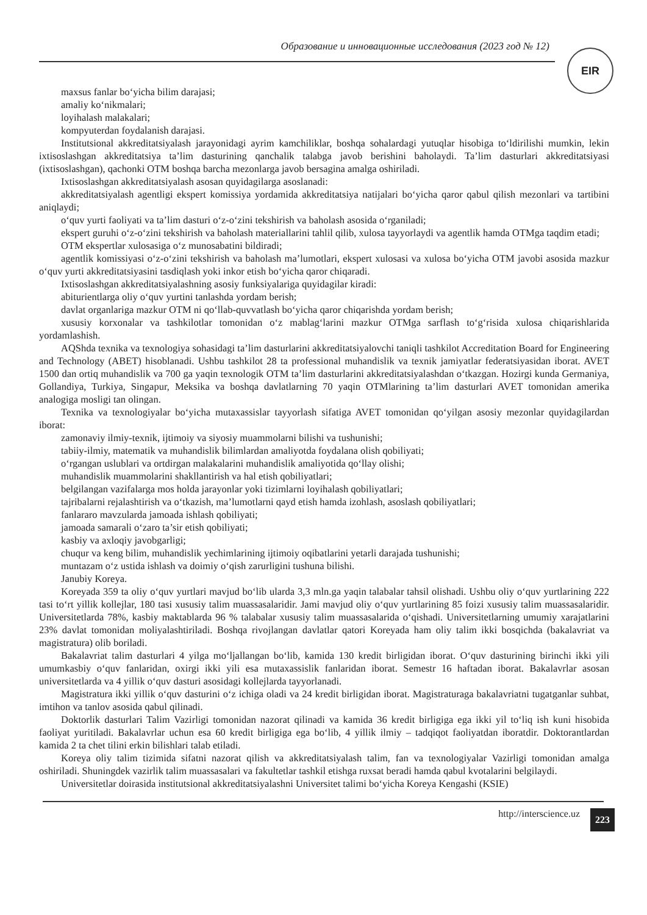Образование и инновационные исследования (2023 год № 12)
EIR
maxsus fanlar bo‘yicha bilim darajasi;
amaliy ko‘nikmalari;
loyihalash malakalari;
kompyuterdan foydalanish darajasi.
Institutsional akkreditatsiyalash jarayonidagi ayrim kamchiliklar, boshqa sohalardagi yutuqlar hisobiga to‘ldirilishi mumkin, lekin ixtisoslashgan akkreditatsiya ta’lim dasturining qanchalik talabga javob berishini baholaydi. Ta’lim dasturlari akkreditatsiyasi (ixtisoslashgan), qachonki OTM boshqa barcha mezonlarga javob bersagina amalga oshiriladi.
Ixtisoslashgan akkreditatsiyalash asosan quyidagilarga asoslanadi:
akkreditatsiyalash agentligi ekspert komissiya yordamida akkreditatsiya natijalari bo‘yicha qaror qabul qilish mezonlari va tartibini aniqlaydi;
o‘quv yurti faoliyati va ta’lim dasturi o‘z-o‘zini tekshirish va baholash asosida o‘rganiladi;
ekspert guruhi o‘z-o‘zini tekshirish va baholash materiallarini tahlil qilib, xulosa tayyorlaydi va agentlik hamda OTMga taqdim etadi;
OTM ekspertlar xulosasiga o‘z munosabatini bildiradi;
agentlik komissiyasi o‘z-o‘zini tekshirish va baholash ma’lumotlari, ekspert xulosasi va xulosa bo‘yicha OTM javobi asosida mazkur o‘quv yurti akkreditatsiyasini tasdiqlash yoki inkor etish bo‘yicha qaror chiqaradi.
Ixtisoslashgan akkreditatsiyalashning asosiy funksiyalariga quyidagilar kiradi:
abiturientlarga oliy o‘quv yurtini tanlashda yordam berish;
davlat organlariga mazkur OTM ni qo‘llab-quvvatlash bo‘yicha qaror chiqarishda yordam berish;
xususiy korxonalar va tashkilotlar tomonidan o‘z mablag‘larini mazkur OTMga sarflash to‘g‘risida xulosa chiqarishlarida yordamlashish.
AQShda texnika va texnologiya sohasidagi ta’lim dasturlarini akkreditatsiyalovchi taniqli tashkilot Accreditation Board for Engineering and Technology (ABET) hisoblanadi. Ushbu tashkilot 28 ta professional muhandislik va texnik jamiyatlar federatsiyasidan iborat. AVET 1500 dan ortiq muhandislik va 700 ga yaqin texnologik OTM ta’lim dasturlarini akkreditatsiyalashdan o‘tkazgan. Hozirgi kunda Germaniya, Gollandiya, Turkiya, Singapur, Meksika va boshqa davlatlarning 70 yaqin OTMlarining ta’lim dasturlari AVET tomonidan amerika analogiga mosligi tan olingan.
Texnika va texnologiyalar bo‘yicha mutaxassislar tayyorlash sifatiga AVET tomonidan qo‘yilgan asosiy mezonlar quyidagilardan iborat:
zamonaviy ilmiy-texnik, ijtimoiy va siyosiy muammolarni bilishi va tushunishi;
tabiiy-ilmiy, matematik va muhandislik bilimlardan amaliyotda foydalana olish qobiliyati;
o‘rgangan uslublari va ortdirgan malakalarini muhandislik amaliyotida qo‘llay olishi;
muhandislik muammolarini shakllantirish va hal etish qobiliyatlari;
belgilangan vazifalarga mos holda jarayonlar yoki tizimlarni loyihalash qobiliyatlari;
tajribalarni rejalashtirish va o‘tkazish, ma’lumotlarni qayd etish hamda izohlash, asoslash qobiliyatlari;
fanlararo mavzularda jamoada ishlash qobiliyati;
jamoada samarali o‘zaro ta’sir etish qobiliyati;
kasbiy va axloqiy javobgarligi;
chuqur va keng bilim, muhandislik yechimlarining ijtimoiy oqibatlarini yetarli darajada tushunishi;
muntazam o‘z ustida ishlash va doimiy o‘qish zarurligini tushuna bilishi.
Janubiy Koreya.
Koreyada 359 ta oliy o‘quv yurtlari mavjud bo‘lib ularda 3,3 mln.ga yaqin talabalar tahsil olishadi. Ushbu oliy o‘quv yurtlarining 222 tasi to‘rt yillik kollejlar, 180 tasi xususiy talim muassasalaridir. Jami mavjud oliy o‘quv yurtlarining 85 foizi xususiy talim muassasalaridir. Universitetlarda 78%, kasbiy maktablarda 96 % talabalar xususiy talim muassasalarida o‘qishadi. Universitetlarning umumiy xarajatlarini 23% davlat tomonidan moliyalashtiriladi. Boshqa rivojlangan davlatlar qatori Koreyada ham oliy talim ikki bosqichda (bakalavriat va magistratura) olib boriladi.
Bakalavriat talim dasturlari 4 yilga mo‘ljallangan bo‘lib, kamida 130 kredit birligidan iborat. O‘quv dasturining birinchi ikki yili umumkasbiy o‘quv fanlaridan, oxirgi ikki yili esa mutaxassislik fanlaridan iborat. Semestr 16 haftadan iborat. Bakalavrlar asosan universitetlarda va 4 yillik o‘quv dasturi asosidagi kollejlarda tayyorlanadi.
Magistratura ikki yillik o‘quv dasturini o‘z ichiga oladi va 24 kredit birligidan iborat. Magistraturaga bakalavriatni tugatganlar suhbat, imtihon va tanlov asosida qabul qilinadi.
Doktorlik dasturlari Talim Vazirligi tomonidan nazorat qilinadi va kamida 36 kredit birligiga ega ikki yil to‘liq ish kuni hisobida faoliyat yuritiladi. Bakalavrlar uchun esa 60 kredit birligiga ega bo‘lib, 4 yillik ilmiy – tadqiqot faoliyatdan iboratdir. Doktorantlardan kamida 2 ta chet tilini erkin bilishlari talab etiladi.
Koreya oliy talim tizimida sifatni nazorat qilish va akkreditatsiyalash talim, fan va texnologiyalar Vazirligi tomonidan amalga oshiriladi. Shuningdek vazirlik talim muassasalari va fakultetlar tashkil etishga ruxsat beradi hamda qabul kvotalarini belgilaydi.
Universitetlar doirasida institutsional akkreditatsiyalashni Universitet talimi bo‘yicha Koreya Kengashi (KSIE)
http://interscience.uz 223